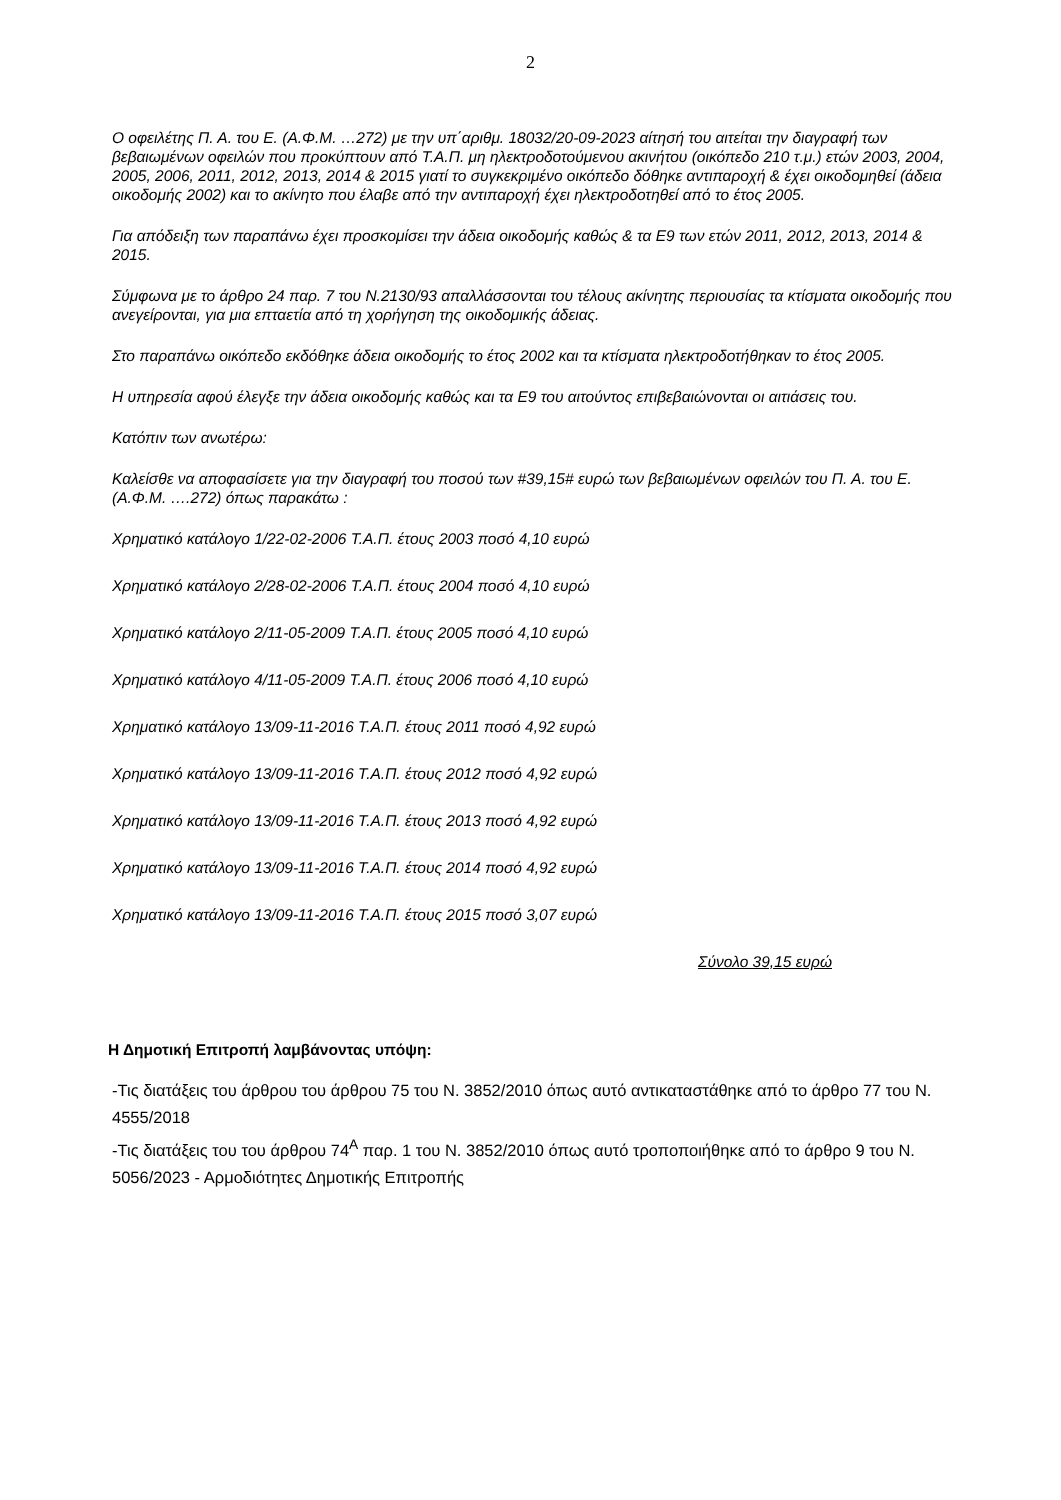2
Ο οφειλέτης Π. Α. του Ε. (Α.Φ.Μ. …272) με την υπ΄αριθμ. 18032/20-09-2023 αίτησή του αιτείται την διαγραφή των βεβαιωμένων οφειλών που προκύπτουν από Τ.Α.Π. μη ηλεκτροδοτούμενου ακινήτου (οικόπεδο 210 τ.μ.) ετών 2003, 2004, 2005, 2006, 2011, 2012, 2013, 2014 & 2015 γιατί το συγκεκριμένο οικόπεδο δόθηκε αντιπαροχή & έχει οικοδομηθεί (άδεια οικοδομής 2002) και το ακίνητο που έλαβε από την αντιπαροχή έχει ηλεκτροδοτηθεί από το έτος 2005.
Για απόδειξη των παραπάνω έχει προσκομίσει την άδεια οικοδομής καθώς & τα Ε9 των ετών 2011, 2012, 2013, 2014 & 2015.
Σύμφωνα με το άρθρο 24 παρ. 7 του Ν.2130/93 απαλλάσσονται του τέλους ακίνητης περιουσίας τα κτίσματα οικοδομής που ανεγείρονται, για μια επταετία από τη χορήγηση της οικοδομικής άδειας.
Στο παραπάνω οικόπεδο εκδόθηκε άδεια οικοδομής το έτος 2002 και τα κτίσματα ηλεκτροδοτήθηκαν το έτος 2005.
Η υπηρεσία αφού έλεγξε την άδεια οικοδομής καθώς και τα Ε9 του αιτούντος επιβεβαιώνονται οι αιτιάσεις του.
Κατόπιν των ανωτέρω:
Καλείσθε να αποφασίσετε για την διαγραφή του ποσού των #39,15# ευρώ των βεβαιωμένων οφειλών του Π. Α. του Ε. (Α.Φ.Μ. ….272) όπως παρακάτω :
Χρηματικό κατάλογο 1/22-02-2006 Τ.Α.Π. έτους 2003 ποσό 4,10 ευρώ
Χρηματικό κατάλογο 2/28-02-2006 Τ.Α.Π. έτους 2004 ποσό 4,10 ευρώ
Χρηματικό κατάλογο 2/11-05-2009 Τ.Α.Π. έτους 2005 ποσό 4,10 ευρώ
Χρηματικό κατάλογο 4/11-05-2009 Τ.Α.Π. έτους 2006 ποσό 4,10 ευρώ
Χρηματικό κατάλογο 13/09-11-2016 Τ.Α.Π. έτους 2011 ποσό 4,92 ευρώ
Χρηματικό κατάλογο 13/09-11-2016 Τ.Α.Π. έτους 2012 ποσό 4,92 ευρώ
Χρηματικό κατάλογο 13/09-11-2016 Τ.Α.Π. έτους 2013 ποσό 4,92 ευρώ
Χρηματικό κατάλογο 13/09-11-2016 Τ.Α.Π. έτους 2014 ποσό 4,92 ευρώ
Χρηματικό κατάλογο 13/09-11-2016 Τ.Α.Π. έτους 2015 ποσό 3,07 ευρώ
Σύνολο 39,15 ευρώ
Η Δημοτική Επιτροπή λαμβάνοντας υπόψη:
-Τις διατάξεις του άρθρου του άρθρου 75 του Ν. 3852/2010 όπως αυτό αντικαταστάθηκε από το άρθρο 77 του Ν. 4555/2018
-Τις διατάξεις του του άρθρου 74<sup>Α</sup> παρ. 1 του Ν. 3852/2010 όπως αυτό τροποποιήθηκε από το άρθρο 9 του Ν. 5056/2023 - Αρμοδιότητες Δημοτικής Επιτροπής